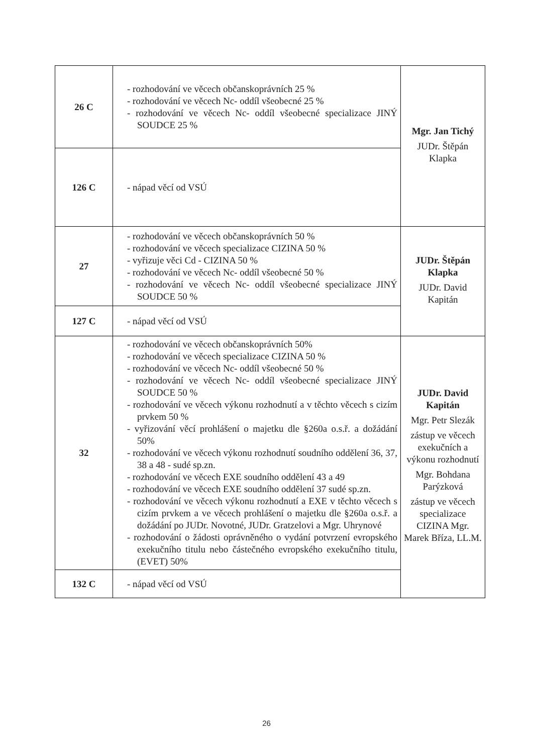| 26 C | - rozhodování ve věcech občanskoprávních 25 % - rozhodování ve věcech Nc- oddíl všeobecné 25 % - rozhodování ve věcech Nc- oddíl všeobecné specializace JINÝ SOUDCE 25 % | Mgr. Jan Tichý JUDr. Štěpán Klapka |
| 126 C | - nápad věcí od VSÚ | |
| 27 | - rozhodování ve věcech občanskoprávních 50 % - rozhodování ve věcech specializace CIZINA 50 % - vyřizuje věci Cd - CIZINA 50 % - rozhodování ve věcech Nc- oddíl všeobecné 50 % - rozhodování ve věcech Nc- oddíl všeobecné specializace JINÝ SOUDCE 50 % | JUDr. Štěpán Klapka JUDr. David Kapitán |
| 127 C | - nápad věcí od VSÚ | |
| 32 | - rozhodování ve věcech občanskoprávních 50% - rozhodování ve věcech specializace CIZINA 50 % - rozhodování ve věcech Nc- oddíl všeobecné 50 % - rozhodování ve věcech Nc- oddíl všeobecné specializace JINÝ SOUDCE 50 % - rozhodování ve věcech výkonu rozhodnutí a v těchto věcech s cizím prvkem 50 % - vyřizování věcí prohlášení o majetku dle §260a o.s.ř. a dožádání 50% - rozhodování ve věcech výkonu rozhodnutí soudního oddělení 36, 37, 38 a 48 - sudé sp.zn. - rozhodování ve věcech EXE soudního oddělení 43 a 49 - rozhodování ve věcech EXE soudního oddělení 37 sudé sp.zn. - rozhodování ve věcech výkonu rozhodnutí a EXE v těchto věcech s cizím prvkem a ve věcech prohlášení o majetku dle §260a o.s.ř. a dožádání po JUDr. Novotné, JUDr. Gratzelovi a Mgr. Uhrynové - rozhodování o žádosti oprávněného o vydání potvrzení evropského exekučního titulu nebo částečného evropského exekučního titulu, (EVET) 50% | JUDr. David Kapitán Mgr. Petr Slezák zástup ve věcech exekučních a výkonu rozhodnutí Mgr. Bohdana Parýzková zástup ve věcech specializace CIZINA Mgr. Marek Bříza, LL.M. |
| 132 C | - nápad věcí od VSÚ | |
26